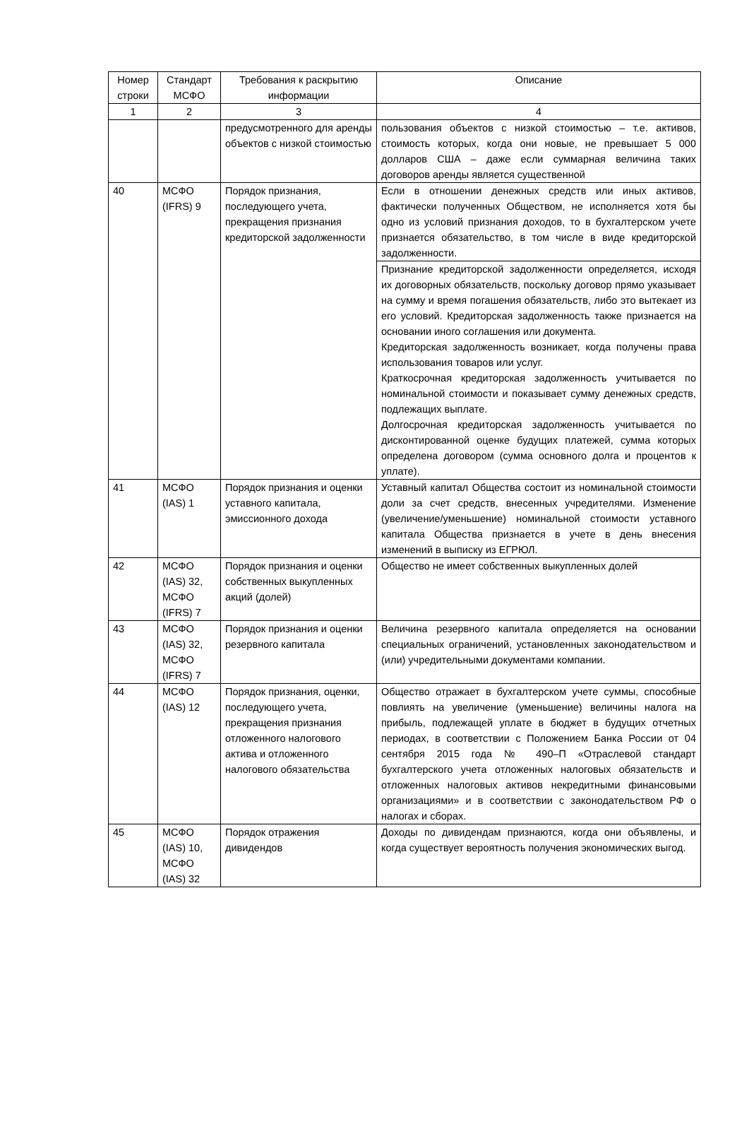| Номер строки | Стандарт МСФО | Требования к раскрытию информации | Описание |
| --- | --- | --- | --- |
| 1 | 2 | 3 | 4 |
| | | предусмотренного для аренды объектов с низкой стоимостью | пользования объектов с низкой стоимостью – т.е. активов, стоимость которых, когда они новые, не превышает 5 000 долларов США – даже если суммарная величина таких договоров аренды является существенной |
| 40 | МСФО (IFRS) 9 | Порядок признания, последующего учета, прекращения признания кредиторской задолженности | Если в отношении денежных средств или иных активов, фактически полученных Обществом, не исполняется хотя бы одно из условий признания доходов, то в бухгалтерском учете признается обязательство, в том числе в виде кредиторской задолженности. |
| | | | Признание кредиторской задолженности определяется, исходя их договорных обязательств, поскольку договор прямо указывает на сумму и время погашения обязательств, либо это вытекает из его условий. Кредиторская задолженность также признается на основании иного соглашения или документа. Кредиторская задолженность возникает, когда получены права использования товаров или услуг. Краткосрочная кредиторская задолженность учитывается по номинальной стоимости и показывает сумму денежных средств, подлежащих выплате. Долгосрочная кредиторская задолженность учитывается по дисконтированной оценке будущих платежей, сумма которых определена договором (сумма основного долга и процентов к уплате). |
| 41 | МСФО (IAS) 1 | Порядок признания и оценки уставного капитала, эмиссионного дохода | Уставный капитал Общества состоит из номинальной стоимости доли за счет средств, внесенных учредителями. Изменение (увеличение/уменьшение) номинальной стоимости уставного капитала Общества признается в учете в день внесения изменений в выписку из ЕГРЮЛ. |
| 42 | МСФО (IAS) 32, МСФО (IFRS) 7 | Порядок признания и оценки собственных выкупленных акций (долей) | Общество не имеет собственных выкупленных долей |
| 43 | МСФО (IAS) 32, МСФО (IFRS) 7 | Порядок признания и оценки резервного капитала | Величина резервного капитала определяется на основании специальных ограничений, установленных законодательством и (или) учредительными документами компании. |
| 44 | МСФО (IAS) 12 | Порядок признания, оценки, последующего учета, прекращения признания отложенного налогового актива и отложенного налогового обязательства | Общество отражает в бухгалтерском учете суммы, способные повлиять на увеличение (уменьшение) величины налога на прибыль, подлежащей уплате в бюджет в будущих отчетных периодах, в соответствии с Положением Банка России от 04 сентября 2015 года № 490–П «Отраслевой стандарт бухгалтерского учета отложенных налоговых обязательств и отложенных налоговых активов некредитными финансовыми организациями» и в соответствии с законодательством РФ о налогах и сборах. |
| 45 | МСФО (IAS) 10, МСФО (IAS) 32 | Порядок отражения дивидендов | Доходы по дивидендам признаются, когда они объявлены, и когда существует вероятность получения экономических выгод. |